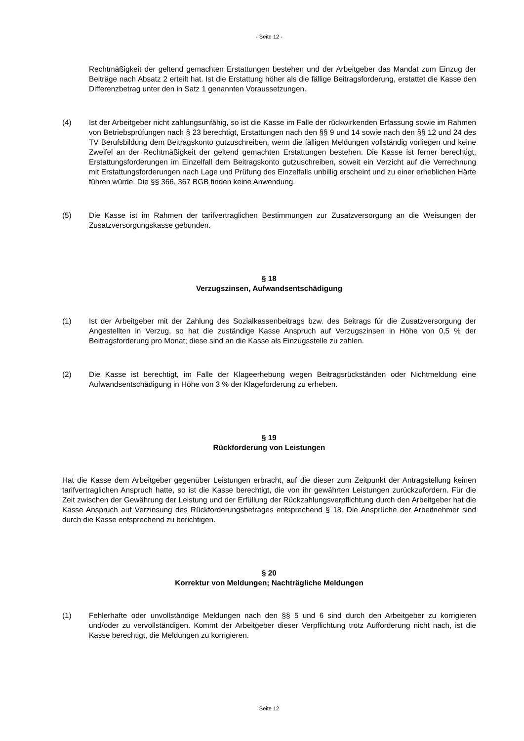- Seite 12 -
Rechtmäßigkeit der geltend gemachten Erstattungen bestehen und der Arbeitgeber das Mandat zum Einzug der Beiträge nach Absatz 2 erteilt hat. Ist die Erstattung höher als die fällige Beitragsforderung, erstattet die Kasse den Differenzbetrag unter den in Satz 1 genannten Voraussetzungen.
(4) Ist der Arbeitgeber nicht zahlungsunfähig, so ist die Kasse im Falle der rückwirkenden Erfassung sowie im Rahmen von Betriebsprüfungen nach § 23 berechtigt, Erstattungen nach den §§ 9 und 14 sowie nach den §§ 12 und 24 des TV Berufsbildung dem Beitragskonto gutzuschreiben, wenn die fälligen Meldungen vollständig vorliegen und keine Zweifel an der Rechtmäßigkeit der geltend gemachten Erstattungen bestehen. Die Kasse ist ferner berechtigt, Erstattungsforderungen im Einzelfall dem Beitragskonto gutzuschreiben, soweit ein Verzicht auf die Verrechnung mit Erstattungsforderungen nach Lage und Prüfung des Einzelfalls unbillig erscheint und zu einer erheblichen Härte führen würde. Die §§ 366, 367 BGB finden keine Anwendung.
(5) Die Kasse ist im Rahmen der tarifvertraglichen Bestimmungen zur Zusatzversorgung an die Weisungen der Zusatzversorgungskasse gebunden.
§ 18
Verzugszinsen, Aufwandsentschädigung
(1) Ist der Arbeitgeber mit der Zahlung des Sozialkassenbeitrags bzw. des Beitrags für die Zusatzversorgung der Angestellten in Verzug, so hat die zuständige Kasse Anspruch auf Verzugszinsen in Höhe von 0,5 % der Beitragsforderung pro Monat; diese sind an die Kasse als Einzugsstelle zu zahlen.
(2) Die Kasse ist berechtigt, im Falle der Klageerhebung wegen Beitragsrückständen oder Nichtmeldung eine Aufwandsentschädigung in Höhe von 3 % der Klageforderung zu erheben.
§ 19
Rückforderung von Leistungen
Hat die Kasse dem Arbeitgeber gegenüber Leistungen erbracht, auf die dieser zum Zeitpunkt der Antragstellung keinen tarifvertraglichen Anspruch hatte, so ist die Kasse berechtigt, die von ihr gewährten Leistungen zurückzufordern. Für die Zeit zwischen der Gewährung der Leistung und der Erfüllung der Rückzahlungsverpflichtung durch den Arbeitgeber hat die Kasse Anspruch auf Verzinsung des Rückforderungsbetrages entsprechend § 18. Die Ansprüche der Arbeitnehmer sind durch die Kasse entsprechend zu berichtigen.
§ 20
Korrektur von Meldungen; Nachträgliche Meldungen
(1) Fehlerhafte oder unvollständige Meldungen nach den §§ 5 und 6 sind durch den Arbeitgeber zu korrigieren und/oder zu vervollständigen. Kommt der Arbeitgeber dieser Verpflichtung trotz Aufforderung nicht nach, ist die Kasse berechtigt, die Meldungen zu korrigieren.
Seite 12